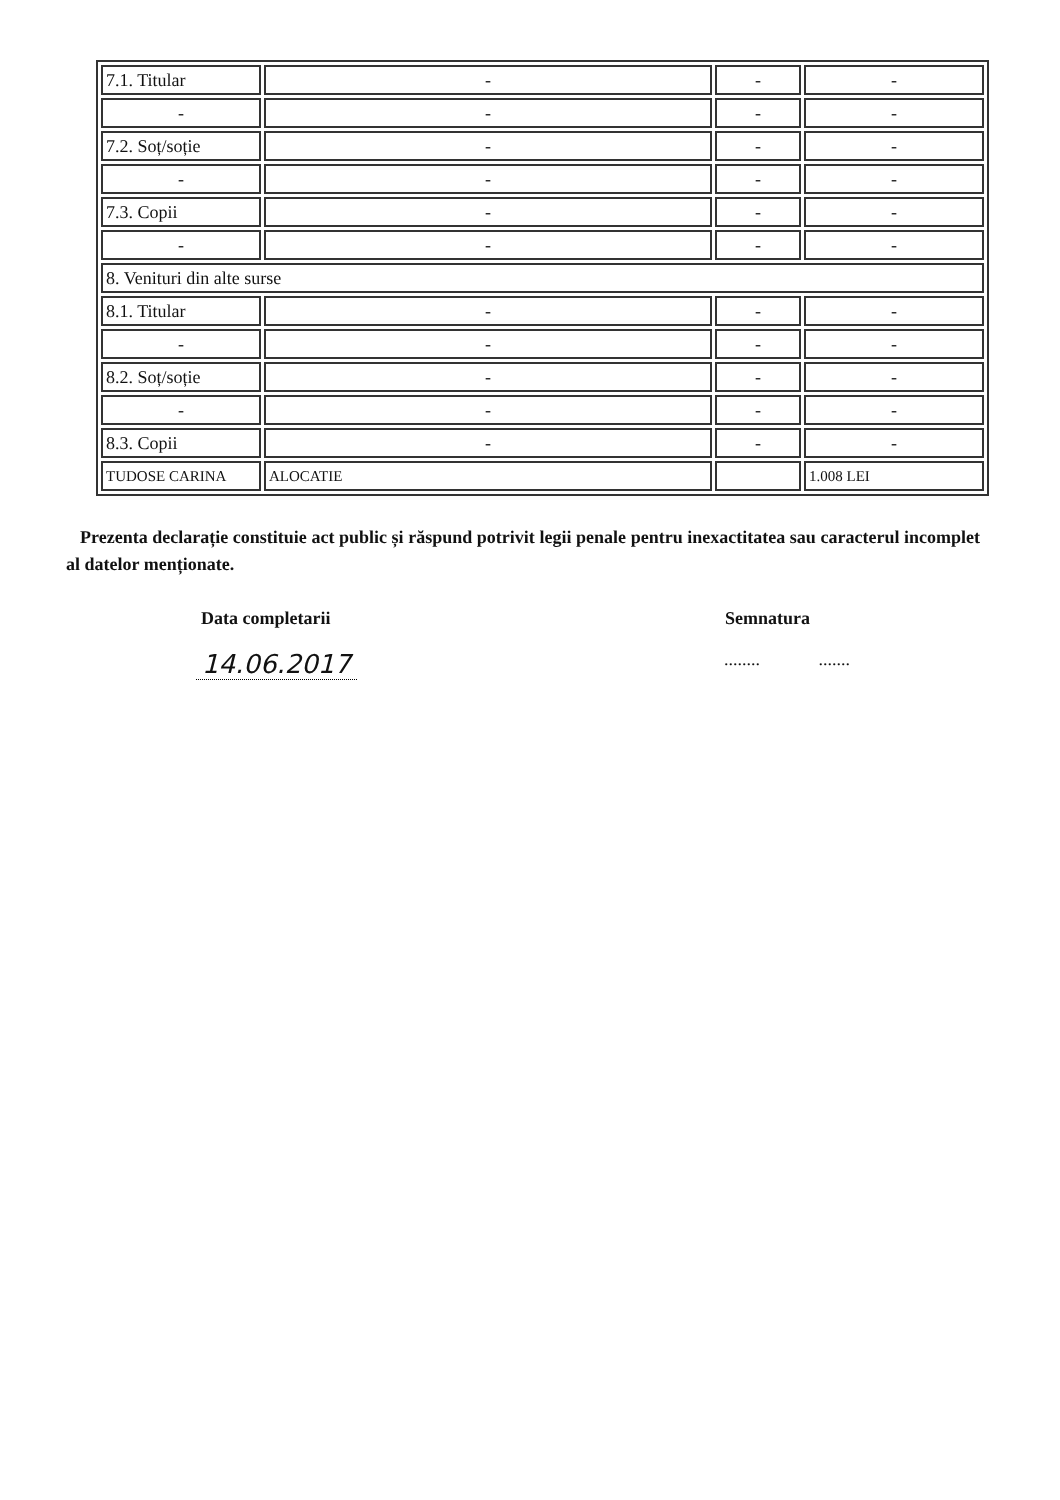| 7.1. Titular | - | - | - |
| - | - | - | - |
| 7.2. Soț/soție | - | - | - |
| - | - | - | - |
| 7.3. Copii | - | - | - |
| - | - | - | - |
| 8. Venituri din alte surse | | | |
| 8.1. Titular | - | - | - |
| - | - | - | - |
| 8.2. Soț/soție | - | - | - |
| - | - | - | - |
| 8.3. Copii | - | - | - |
| TUDOSE CARINA | ALOCATIE | | 1.008 LEI |
Prezenta declarație constituie act public și răspund potrivit legii penale pentru inexactitatea sau caracterul incomplet al datelor menționate.
Data completarii Semnatura
14.06.2017 ........ .......